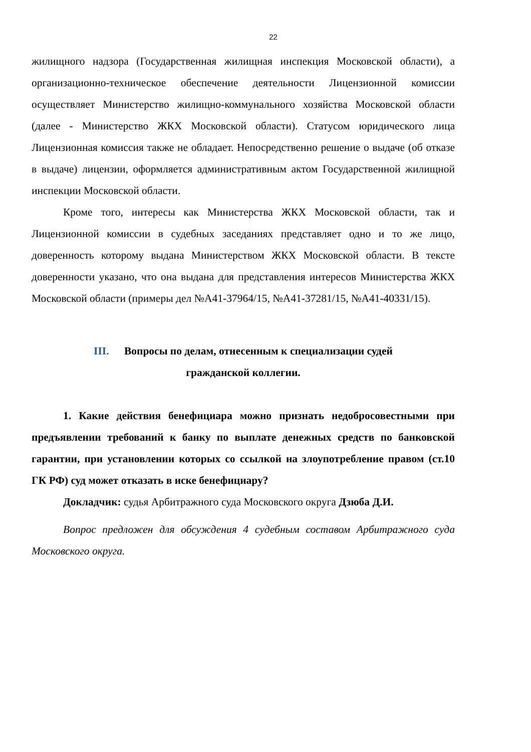22
жилищного надзора (Государственная жилищная инспекция Московской области), а организационно-техническое обеспечение деятельности Лицензионной комиссии осуществляет Министерство жилищно-коммунального хозяйства Московской области (далее - Министерство ЖКХ Московской области). Статусом юридического лица Лицензионная комиссия также не обладает. Непосредственно решение о выдаче (об отказе в выдаче) лицензии, оформляется административным актом Государственной жилищной инспекции Московской области.
Кроме того, интересы как Министерства ЖКХ Московской области, так и Лицензионной комиссии в судебных заседаниях представляет одно и то же лицо, доверенность которому выдана Министерством ЖКХ Московской области. В тексте доверенности указано, что она выдана для представления интересов Министерства ЖКХ Московской области (примеры дел №А41-37964/15, №А41-37281/15, №А41-40331/15).
III. Вопросы по делам, отнесенным к специализации судей
гражданской коллегии.
1. Какие действия бенефициара можно признать недобросовестными при предъявлении требований к банку по выплате денежных средств по банковской гарантии, при установлении которых со ссылкой на злоупотребление правом (ст.10 ГК РФ) суд может отказать в иске бенефициару?
Докладчик: судья Арбитражного суда Московского округа Дзюба Д.И.
Вопрос предложен для обсуждения 4 судебным составом Арбитражного суда Московского округа.